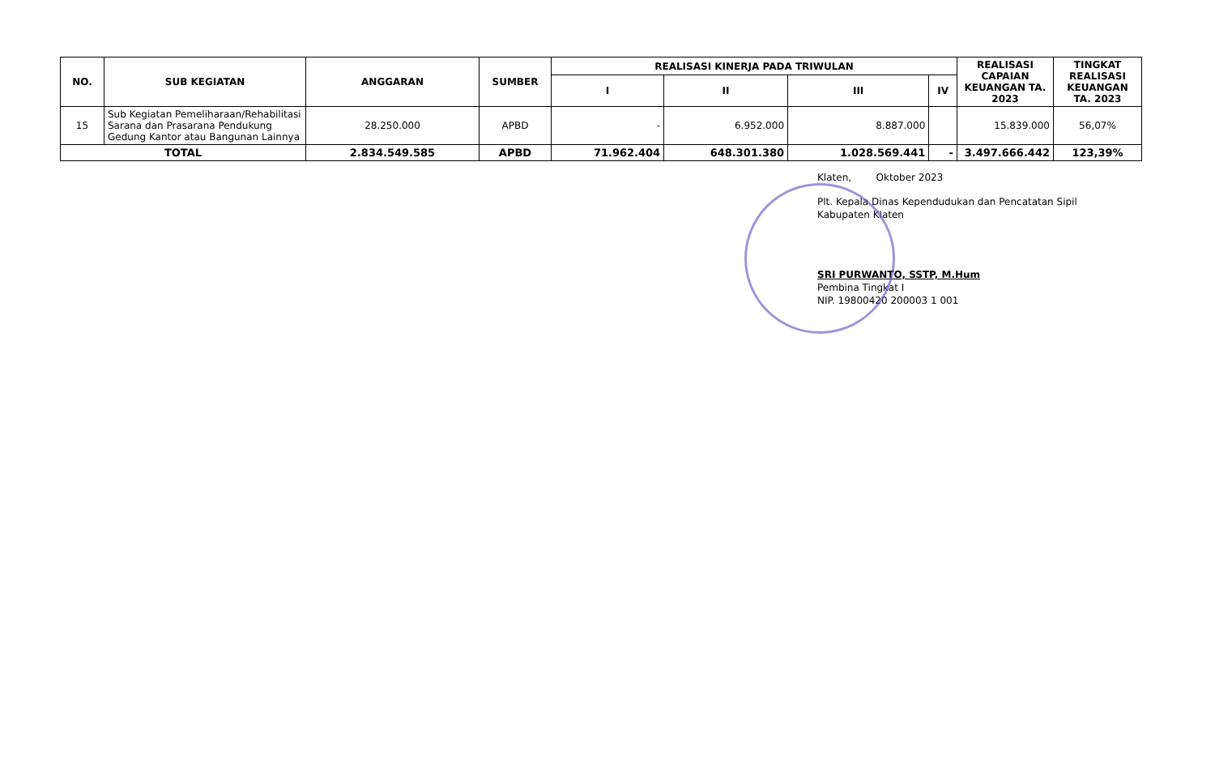| NO. | SUB KEGIATAN | ANGGARAN | SUMBER | REALISASI KINERJA PADA TRIWULAN | | | | REALISASI CAPAIAN KEUANGAN TA. 2023 | TINGKAT REALISASI KEUANGAN TA. 2023 |
| --- | --- | --- | --- | --- | --- | --- | --- | --- | --- |
| | | | | I | II | III | IV | | |
| 15 | Sub Kegiatan Pemeliharaan/Rehabilitasi Sarana dan Prasarana Pendukung Gedung Kantor atau Bangunan Lainnya | 28.250.000 | APBD | - | 6.952.000 | 8.887.000 | | 15.839.000 | 56,07% |
| TOTAL | | 2.834.549.585 | APBD | 71.962.404 | 648.301.380 | 1.028.569.441 | - | 3.497.666.442 | 123,39% |
Klaten, Oktober 2023
Plt. Kepala Dinas Kependudukan dan Pencatatan Sipil
Kabupaten Klaten
SRI PURWANTO, SSTP, M.Hum
Pembina Tingkat I
NIP. 19800420 200003 1 001